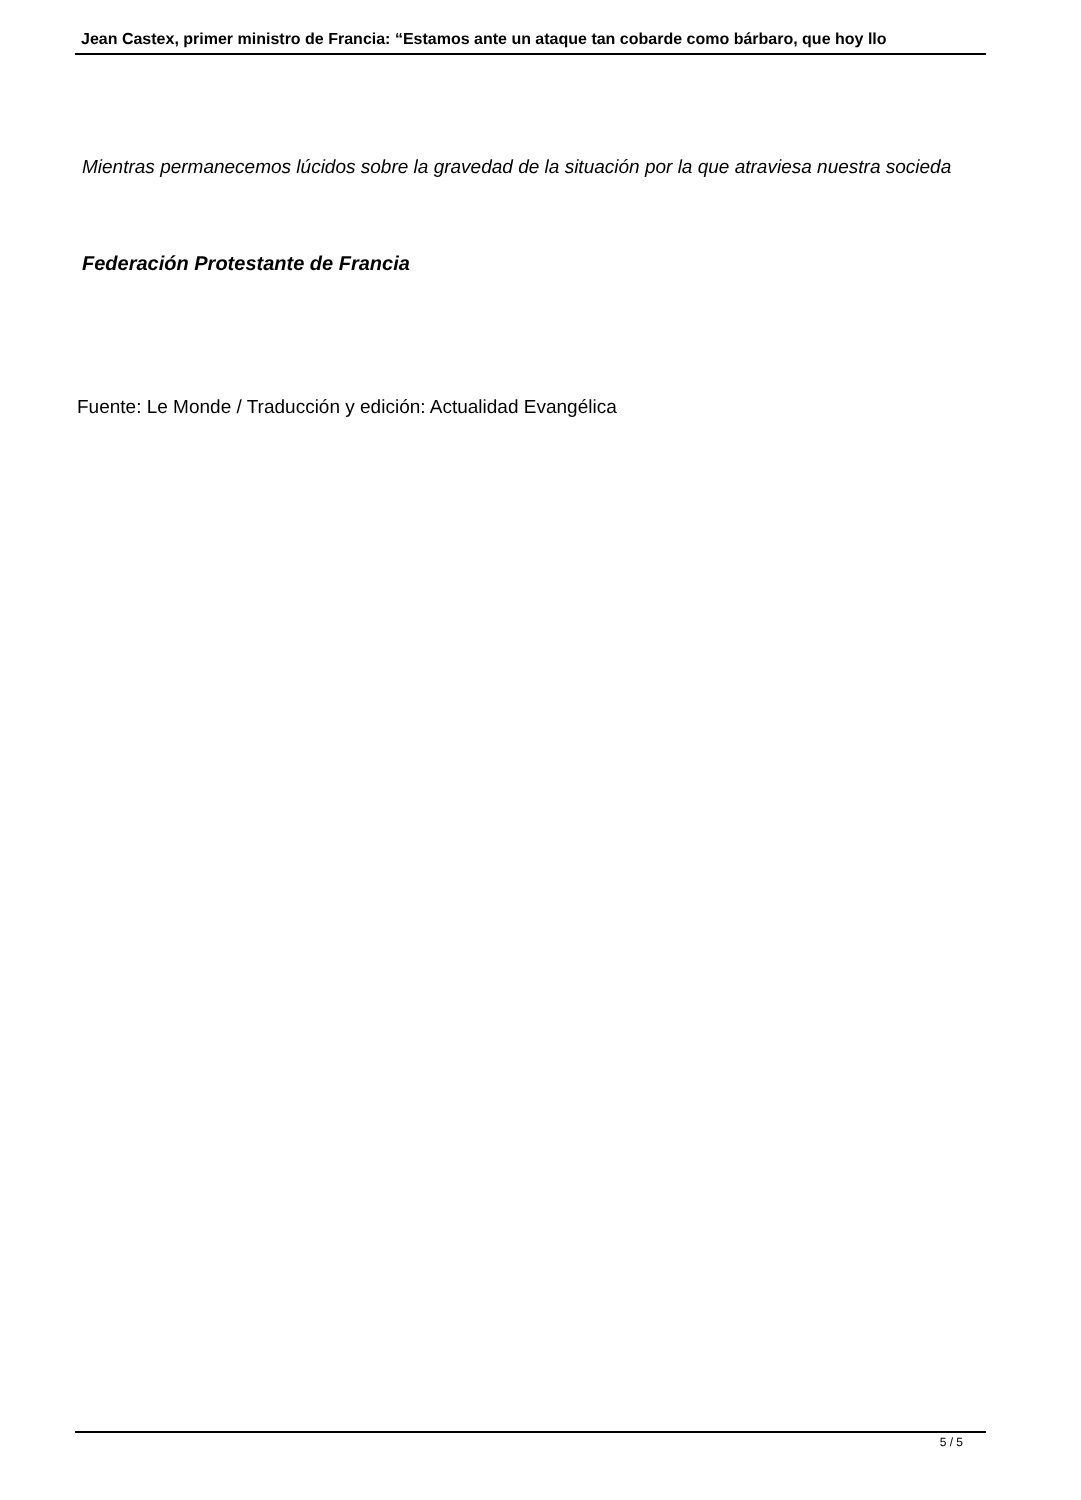Jean Castex, primer ministro de Francia: “Estamos ante un ataque tan cobarde como bárbaro, que hoy llo
Mientras permanecemos lúcidos sobre la gravedad de la situación por la que atraviesa nuestra socieda
Federación Protestante de Francia
Fuente: Le Monde / Traducción y edición: Actualidad Evangélica
5 / 5